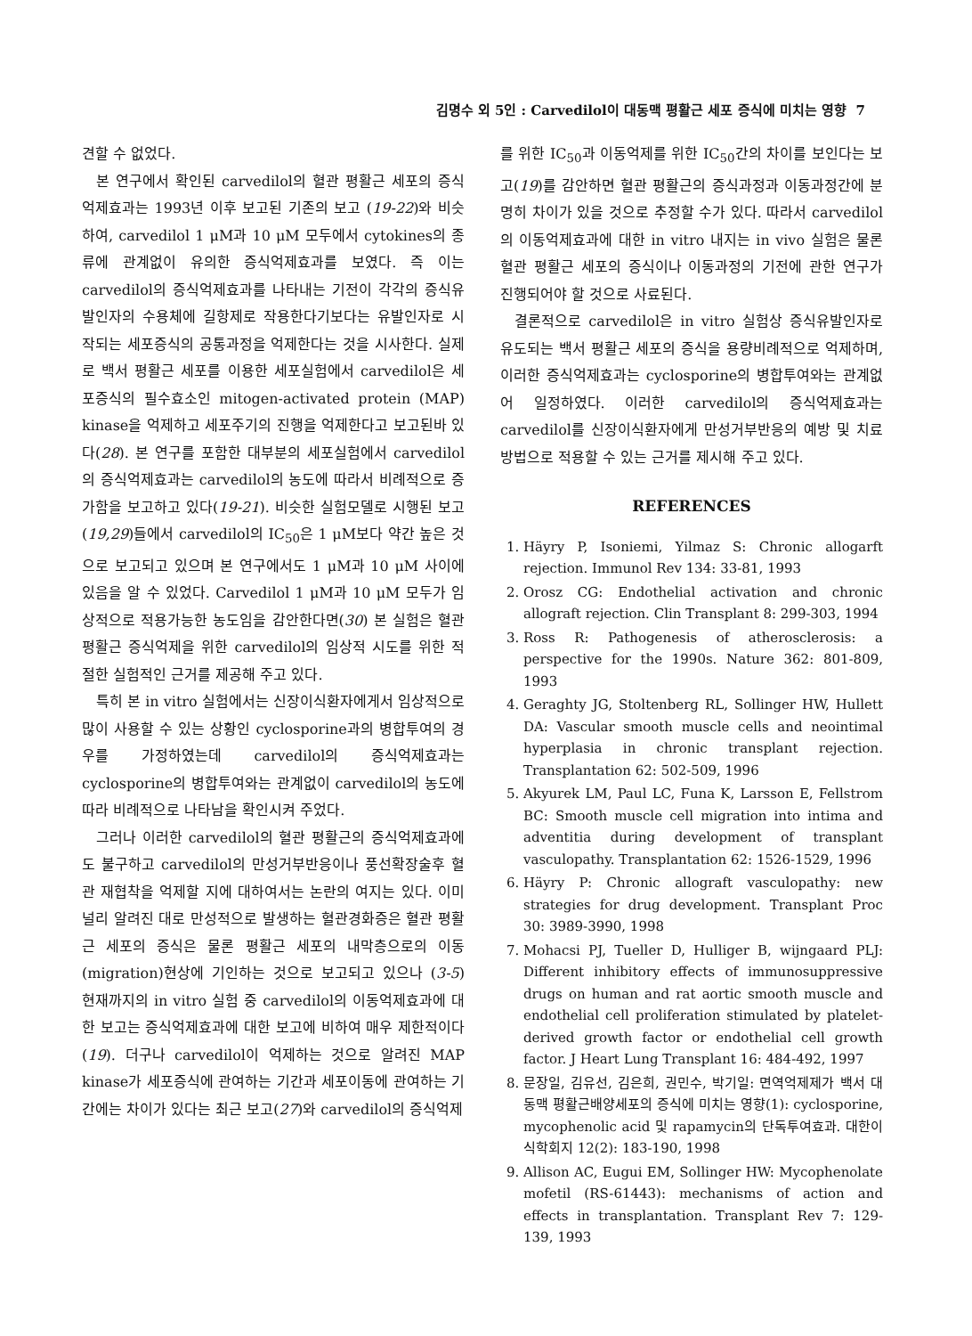김명수 외 5인 : Carvedilol이 대동맥 평활근 세포 증식에 미치는 영향 7
견할 수 없었다.
본 연구에서 확인된 carvedilol의 혈관 평활근 세포의 증식억제효과는 1993년 이후 보고된 기존의 보고 (19-22)와 비슷하여, carvedilol 1 μM과 10 μM 모두에서 cytokines의 종류에 관계없이 유의한 증식억제효과를 보였다. 즉 이는 carvedilol의 증식억제효과를 나타내는 기전이 각각의 증식유발인자의 수용체에 길항제로 작용한다기보다는 유발인자로 시작되는 세포증식의 공통과정을 억제한다는 것을 시사한다. 실제로 백서 평활근 세포를 이용한 세포실험에서 carvedilol은 세포증식의 필수효소인 mitogen-activated protein (MAP) kinase을 억제하고 세포주기의 진행을 억제한다고 보고된바 있다(28). 본 연구를 포함한 대부분의 세포실험에서 carvedilol의 증식억제효과는 carvedilol의 농도에 따라서 비례적으로 증가함을 보고하고 있다(19-21). 비슷한 실험모델로 시행된 보고 (19,29)들에서 carvedilol의 IC<sub>50</sub>은 1 μM보다 약간 높은 것으로 보고되고 있으며 본 연구에서도 1 μM과 10 μM 사이에 있음을 알 수 있었다. Carvedilol 1 μM과 10 μM 모두가 임상적으로 적용가능한 농도임을 감안한다면(30) 본 실험은 혈관 평활근 증식억제을 위한 carvedilol의 임상적 시도를 위한 적절한 실험적인 근거를 제공해 주고 있다.
특히 본 in vitro 실험에서는 신장이식환자에게서 임상적으로 많이 사용할 수 있는 상황인 cyclosporine과의 병합투여의 경우를 가정하였는데 carvedilol의 증식억제효과는 cyclosporine의 병합투여와는 관계없이 carvedilol의 농도에 따라 비례적으로 나타남을 확인시켜 주었다.
그러나 이러한 carvedilol의 혈관 평활근의 증식억제효과에도 불구하고 carvedilol의 만성거부반응이나 풍선확장술후 혈관 재협착을 억제할 지에 대하여서는 논란의 여지는 있다. 이미 널리 알려진 대로 만성적으로 발생하는 혈관경화증은 혈관 평활근 세포의 증식은 물론 평활근 세포의 내막층으로의 이동(migration)현상에 기인하는 것으로 보고되고 있으나 (3-5) 현재까지의 in vitro 실험 중 carvedilol의 이동억제효과에 대한 보고는 증식억제효과에 대한 보고에 비하여 매우 제한적이다(19). 더구나 carvedilol이 억제하는 것으로 알려진 MAP kinase가 세포증식에 관여하는 기간과 세포이동에 관여하는 기간에는 차이가 있다는 최근 보고(27)와 carvedilol의 증식억제
를 위한 IC<sub>50</sub>과 이동억제를 위한 IC<sub>50</sub>간의 차이를 보인다는 보고(19)를 감안하면 혈관 평활근의 증식과정과 이동과정간에 분명히 차이가 있을 것으로 추정할 수가 있다. 따라서 carvedilol의 이동억제효과에 대한 in vitro 내지는 in vivo 실험은 물론 혈관 평활근 세포의 증식이나 이동과정의 기전에 관한 연구가 진행되어야 할 것으로 사료된다.
결론적으로 carvedilol은 in vitro 실험상 증식유발인자로 유도되는 백서 평활근 세포의 증식을 용량비례적으로 억제하며, 이러한 증식억제효과는 cyclosporine의 병합투여와는 관계없어 일정하였다. 이러한 carvedilol의 증식억제효과는 carvedilol를 신장이식환자에게 만성거부반응의 예방 및 치료방법으로 적용할 수 있는 근거를 제시해 주고 있다.
REFERENCES
1. Häyry P, Isoniemi, Yilmaz S: Chronic allogarft rejection. Immunol Rev 134: 33-81, 1993
2. Orosz CG: Endothelial activation and chronic allograft rejection. Clin Transplant 8: 299-303, 1994
3. Ross R: Pathogenesis of atherosclerosis: a perspective for the 1990s. Nature 362: 801-809, 1993
4. Geraghty JG, Stoltenberg RL, Sollinger HW, Hullett DA: Vascular smooth muscle cells and neointimal hyperplasia in chronic transplant rejection. Transplantation 62: 502-509, 1996
5. Akyurek LM, Paul LC, Funa K, Larsson E, Fellstrom BC: Smooth muscle cell migration into intima and adventitia during development of transplant vasculopathy. Transplantation 62: 1526-1529, 1996
6. Häyry P: Chronic allograft vasculopathy: new strategies for drug development. Transplant Proc 30: 3989-3990, 1998
7. Mohacsi PJ, Tueller D, Hulliger B, wijngaard PLJ: Different inhibitory effects of immunosuppressive drugs on human and rat aortic smooth muscle and endothelial cell proliferation stimulated by platelet-derived growth factor or endothelial cell growth factor. J Heart Lung Transplant 16: 484-492, 1997
8. 문장일, 김유선, 김은희, 권민수, 박기일: 면역억제제가 백서 대동맥 평활근배양세포의 증식에 미치는 영향(1): cyclosporine, mycophenolic acid 및 rapamycin의 단독투여효과. 대한이식학회지 12(2): 183-190, 1998
9. Allison AC, Eugui EM, Sollinger HW: Mycophenolate mofetil (RS-61443): mechanisms of action and effects in transplantation. Transplant Rev 7: 129-139, 1993